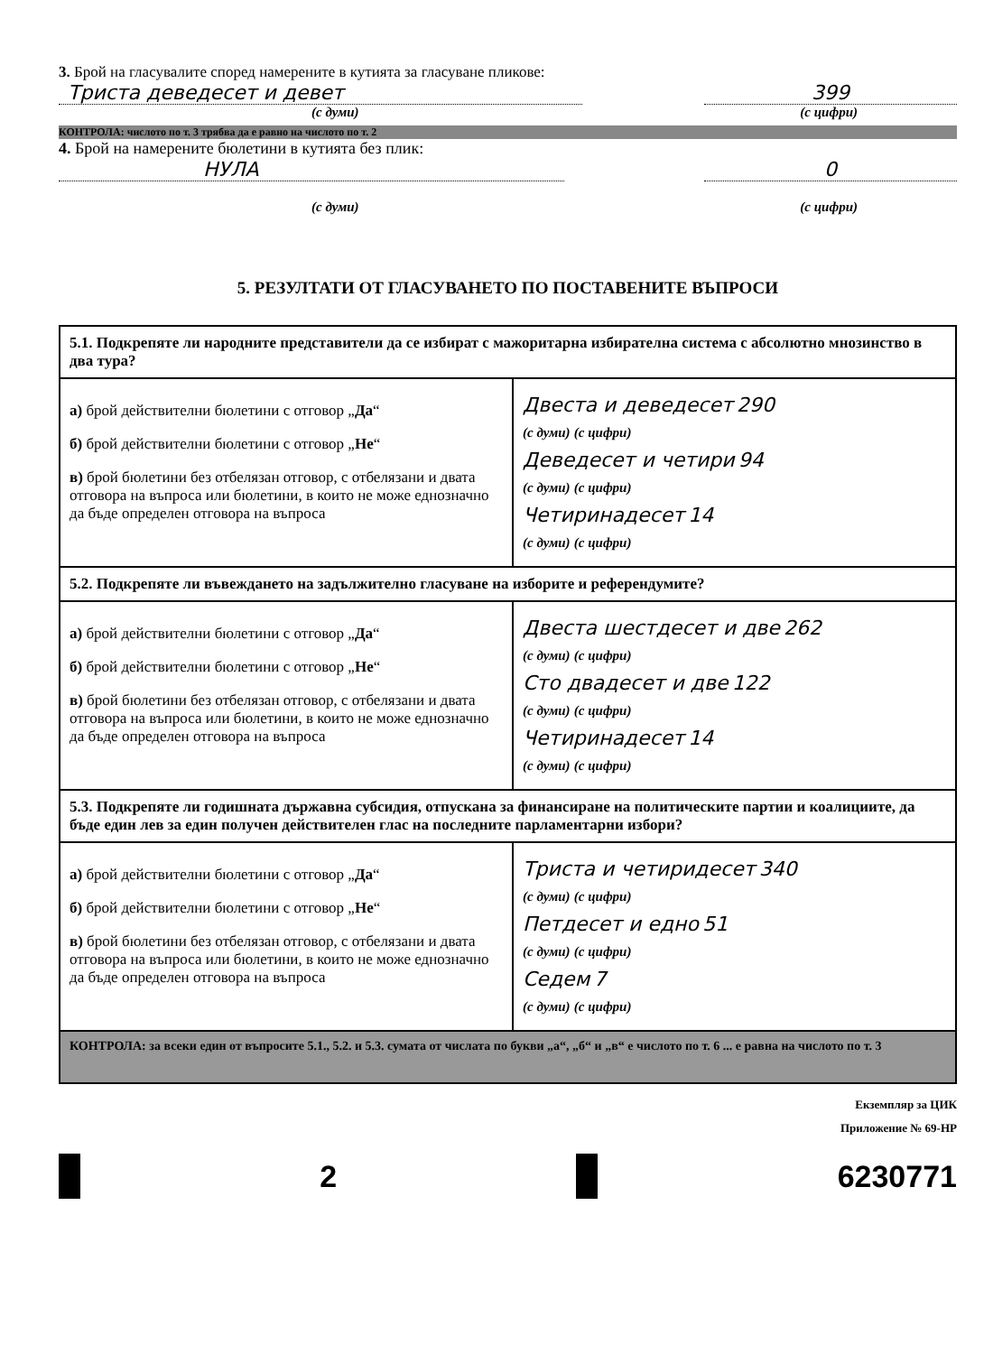3. Брой на гласувалите според намерените в кутията за гласуване пликове:
Триста деведесет и девет 399
(с думи) (с цифри)
КОНТРОЛА: числото по т. 3 трябва да е равно на числото по т. 2
4. Брой на намерените бюлетини в кутията без плик:
НУЛА 0
(с думи) (с цифри)
5. РЕЗУЛТАТИ ОТ ГЛАСУВАНЕТО ПО ПОСТАВЕНИТЕ ВЪПРОСИ
| 5.1. Подкрепяте ли народните представители да се избират с мажоритарна избирателна система с абсолютно мнозинство в два тура? | |
| а) брой действителни бюлетини с отговор „ Да “ б) брой действителни бюлетини с отговор „ Не “ в) брой бюлетини без отбелязан отговор, с отбелязани и двата отговора на въпроса или бюлетини, в които не може еднозначно да бъде определен отговора на въпроса | Двеста и деведесет 290 (с думи) (с цифри) Деведесет и четири 94 (с думи) (с цифри) Четиринадесет 14 (с думи) (с цифри) |
| 5.2. Подкрепяте ли въвеждането на задължително гласуване на изборите и референдумите? | |
| а) брой действителни бюлетини с отговор „ Да “ б) брой действителни бюлетини с отговор „ Не “ в) брой бюлетини без отбелязан отговор, с отбелязани и двата отговора на въпроса или бюлетини, в които не може еднозначно да бъде определен отговора на въпроса | Двеста шестдесет и две 262 (с думи) (с цифри) Сто двадесет и две 122 (с думи) (с цифри) Четиринадесет 14 (с думи) (с цифри) |
| 5.3. Подкрепяте ли годишната държавна субсидия, отпускана за финансиране на политическите партии и коалициите, да бъде един лев за един получен действителен глас на последните парламентарни избори? | |
| а) брой действителни бюлетини с отговор „ Да “ б) брой действителни бюлетини с отговор „ Не “ в) брой бюлетини без отбелязан отговор, с отбелязани и двата отговора на въпроса или бюлетини, в които не може еднозначно да бъде определен отговора на въпроса | Триста и четиридесет 340 (с думи) (с цифри) Петдесет и едно 51 (с думи) (с цифри) Седем 7 (с думи) (с цифри) |
| КОНТРОЛА: за всеки един от въпросите 5.1., 5.2. и 5.3. сумата от числата по букви „а“, „б“ и „в“ е числото по т. 6 ... е равна на числото по т. 3 | |
Екземпляр за ЦИК
Приложение № 69-НР
2 6230771